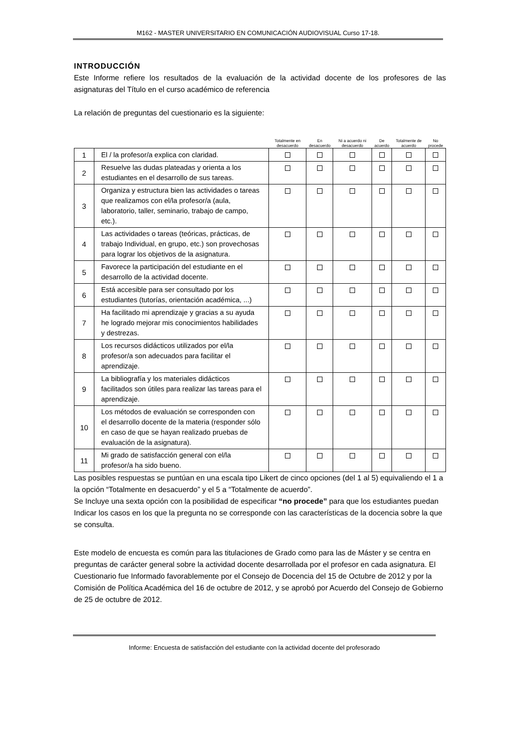M162 - MASTER UNIVERSITARIO EN COMUNICACIÓN AUDIOVISUAL Curso 17-18.
INTRODUCCIÓN
Este Informe refiere los resultados de la evaluación de la actividad docente de los profesores de las asignaturas del Título en el curso académico de referencia
La relación de preguntas del cuestionario es la siguiente:
| | | Totalmente en desacuerdo | En desacuerdo | Ni a acuerdo ni desacuerdo | De acuerdo | Totalmente de acuerdo | No procede |
| --- | --- | --- | --- | --- | --- | --- | --- |
| 1 | El / la profesor/a explica con claridad. | | | | | | |
| 2 | Resuelve las dudas plateadas y orienta a los estudiantes en el desarrollo de sus tareas. | | | | | | |
| 3 | Organiza y estructura bien las actividades o tareas que realizamos con el/la profesor/a (aula, laboratorio, taller, seminario, trabajo de campo, etc.). | | | | | | |
| 4 | Las actividades o tareas (teóricas, prácticas, de trabajo Individual, en grupo, etc.) son provechosas para lograr los objetivos de la asignatura. | | | | | | |
| 5 | Favorece la participación del estudiante en el desarrollo de la actividad docente. | | | | | | |
| 6 | Está accesible para ser consultado por los estudiantes (tutorías, orientación académica, ...) | | | | | | |
| 7 | Ha facilitado mi aprendizaje y gracias a su ayuda he logrado mejorar mis conocimientos habilidades y destrezas. | | | | | | |
| 8 | Los recursos didácticos utilizados por el/la profesor/a son adecuados para facilitar el aprendizaje. | | | | | | |
| 9 | La bibliografía y los materiales didácticos facilitados son útiles para realizar las tareas para el aprendizaje. | | | | | | |
| 10 | Los métodos de evaluación se corresponden con el desarrollo docente de la materia (responder sólo en caso de que se hayan realizado pruebas de evaluación de la asignatura). | | | | | | |
| 11 | Mi grado de satisfacción general con el/la profesor/a ha sido bueno. | | | | | | |
Las posibles respuestas se puntúan en una escala tipo Likert de cinco opciones (del 1 al 5) equivaliendo el 1 a la opción “Totalmente en desacuerdo” y el 5 a “Totalmente de acuerdo”.
Se Incluye una sexta opción con la posibilidad de especificar “no procede” para que los estudiantes puedan Indicar los casos en los que la pregunta no se corresponde con las características de la docencia sobre la que se consulta.
Este modelo de encuesta es común para las titulaciones de Grado como para las de Máster y se centra en preguntas de carácter general sobre la actividad docente desarrollada por el profesor en cada asignatura. El Cuestionario fue Informado favorablemente por el Consejo de Docencia del 15 de Octubre de 2012 y por la Comisión de Política Académica del 16 de octubre de 2012, y se aprobó por Acuerdo del Consejo de Gobierno de 25 de octubre de 2012.
Informe: Encuesta de satisfacción del estudiante con la actividad docente del profesorado